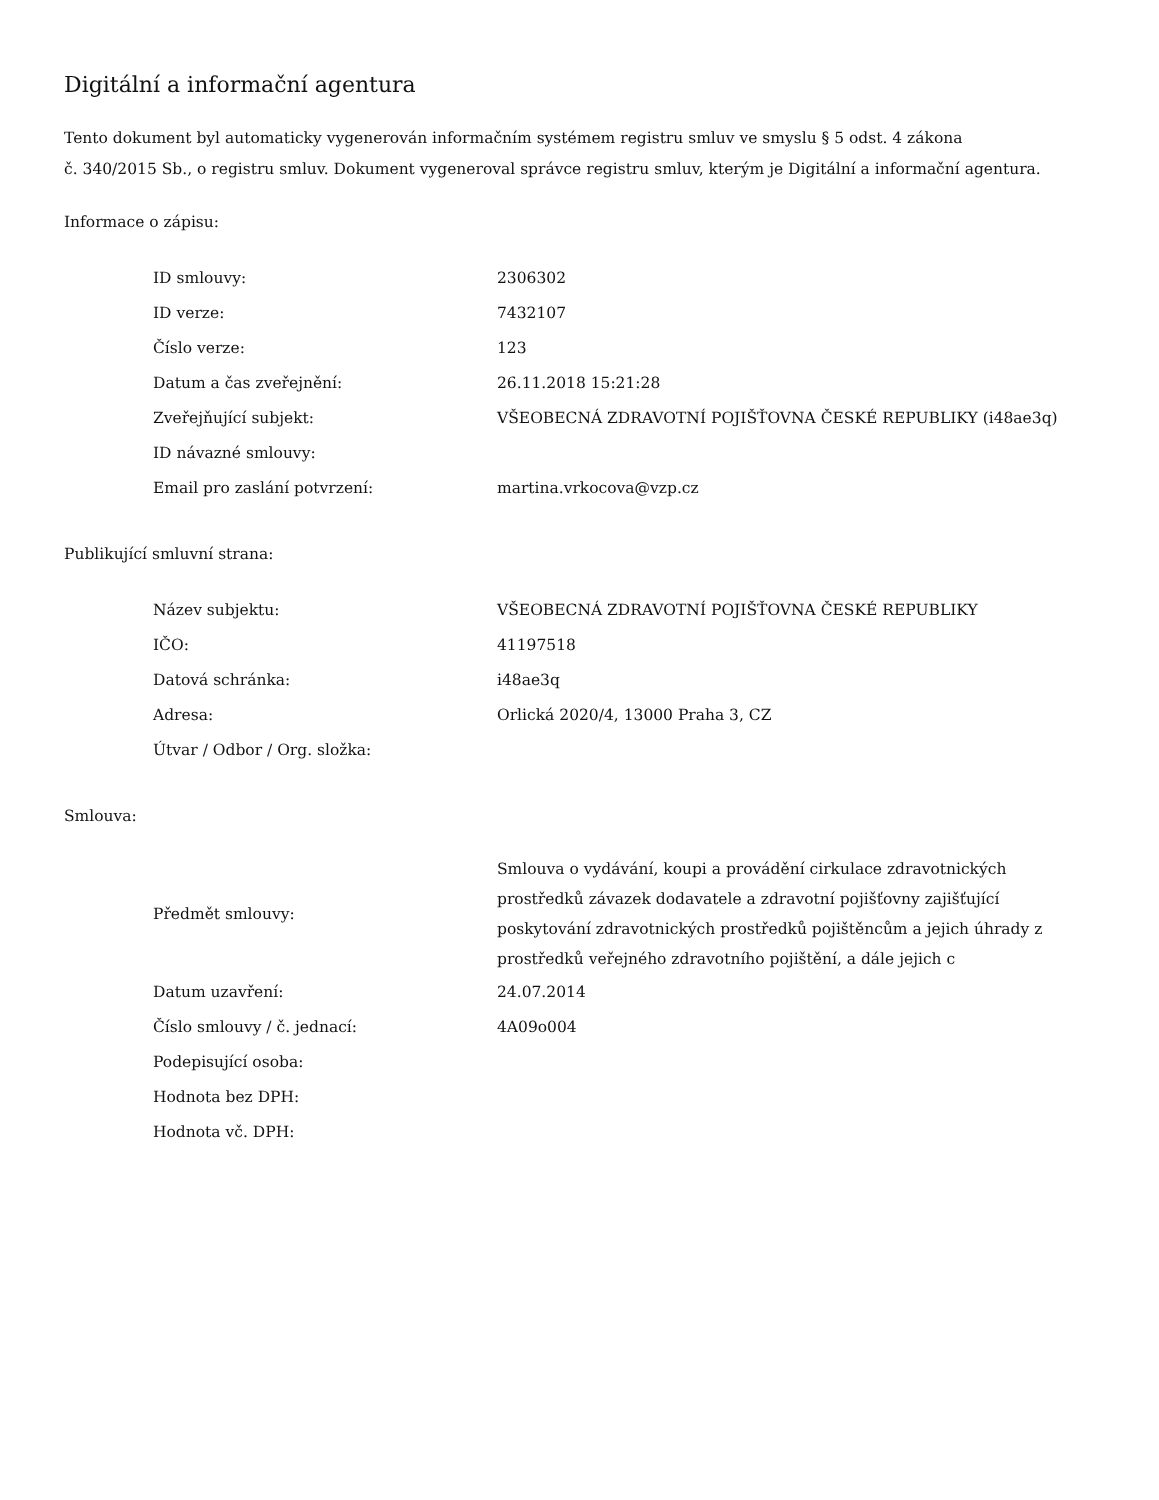Digitální a informační agentura
Tento dokument byl automaticky vygenerován informačním systémem registru smluv ve smyslu § 5 odst. 4 zákona
č. 340/2015 Sb., o registru smluv. Dokument vygeneroval správce registru smluv, kterým je Digitální a informační agentura.
Informace o zápisu:
| ID smlouvy: | 2306302 |
| ID verze: | 7432107 |
| Číslo verze: | 123 |
| Datum a čas zveřejnění: | 26.11.2018 15:21:28 |
| Zveřejňující subjekt: | VŠEOBECNÁ ZDRAVOTNÍ POJIŠŤOVNA ČESKÉ REPUBLIKY (i48ae3q) |
| ID návazné smlouvy: | |
| Email pro zaslání potvrzení: | martina.vrkocova@vzp.cz |
Publikující smluvní strana:
| Název subjektu: | VŠEOBECNÁ ZDRAVOTNÍ POJIŠŤOVNA ČESKÉ REPUBLIKY |
| IČO: | 41197518 |
| Datová schránka: | i48ae3q |
| Adresa: | Orlická 2020/4, 13000 Praha 3, CZ |
| Útvar / Odbor / Org. složka: | |
Smlouva:
| Předmět smlouvy: | Smlouva o vydávání, koupi a provádění cirkulace zdravotnických prostředků závazek dodavatele a zdravotní pojišťovny zajišťující poskytování zdravotnických prostředků pojištěncům a jejich úhrady z prostředků veřejného zdravotního pojištění, a dále jejich c |
| Datum uzavření: | 24.07.2014 |
| Číslo smlouvy / č. jednací: | 4A09o004 |
| Podepisující osoba: | |
| Hodnota bez DPH: | |
| Hodnota vč. DPH: | |